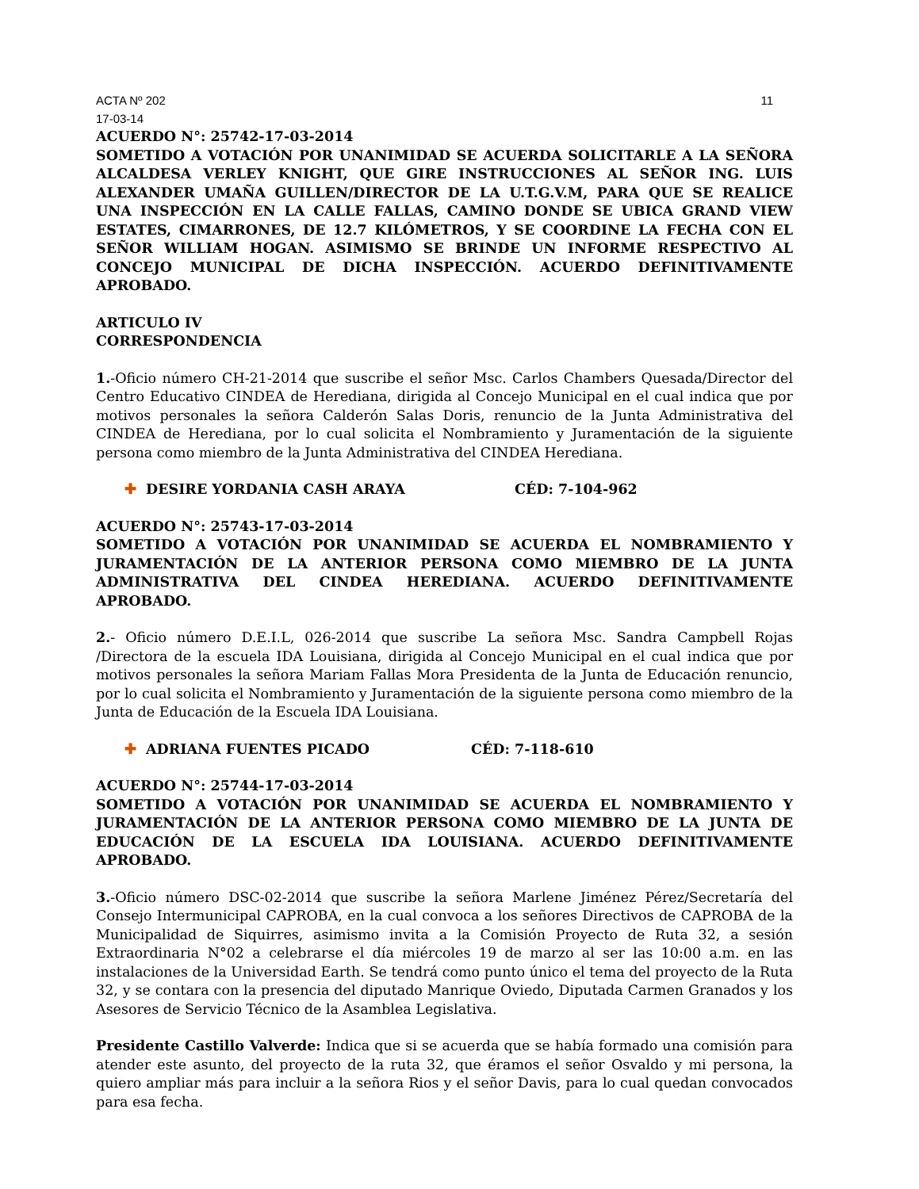ACTA Nº 202 11
17-03-14
ACUERDO N°: 25742-17-03-2014
SOMETIDO A VOTACIÓN POR UNANIMIDAD SE ACUERDA SOLICITARLE A LA SEÑORA ALCALDESA VERLEY KNIGHT, QUE GIRE INSTRUCCIONES AL SEÑOR ING. LUIS ALEXANDER UMAÑA GUILLEN/DIRECTOR DE LA U.T.G.V.M, PARA QUE SE REALICE UNA INSPECCIÓN EN LA CALLE FALLAS, CAMINO DONDE SE UBICA GRAND VIEW ESTATES, CIMARRONES, DE 12.7 KILÓMETROS, Y SE COORDINE LA FECHA CON EL SEÑOR WILLIAM HOGAN. ASIMISMO SE BRINDE UN INFORME RESPECTIVO AL CONCEJO MUNICIPAL DE DICHA INSPECCIÓN. ACUERDO DEFINITIVAMENTE APROBADO.
ARTICULO IV
CORRESPONDENCIA
1.-Oficio número CH-21-2014 que suscribe el señor Msc. Carlos Chambers Quesada/Director del Centro Educativo CINDEA de Herediana, dirigida al Concejo Municipal en el cual indica que por motivos personales la señora Calderón Salas Doris, renuncio de la Junta Administrativa del CINDEA de Herediana, por lo cual solicita el Nombramiento y Juramentación de la siguiente persona como miembro de la Junta Administrativa del CINDEA Herediana.
✚ DESIRE YORDANIA CASH ARAYA CÉD: 7-104-962
ACUERDO N°: 25743-17-03-2014
SOMETIDO A VOTACIÓN POR UNANIMIDAD SE ACUERDA EL NOMBRAMIENTO Y JURAMENTACIÓN DE LA ANTERIOR PERSONA COMO MIEMBRO DE LA JUNTA ADMINISTRATIVA DEL CINDEA HEREDIANA. ACUERDO DEFINITIVAMENTE APROBADO.
2.- Oficio número D.E.I.L, 026-2014 que suscribe La señora Msc. Sandra Campbell Rojas /Directora de la escuela IDA Louisiana, dirigida al Concejo Municipal en el cual indica que por motivos personales la señora Mariam Fallas Mora Presidenta de la Junta de Educación renuncio, por lo cual solicita el Nombramiento y Juramentación de la siguiente persona como miembro de la Junta de Educación de la Escuela IDA Louisiana.
✚ ADRIANA FUENTES PICADO CÉD: 7-118-610
ACUERDO N°: 25744-17-03-2014
SOMETIDO A VOTACIÓN POR UNANIMIDAD SE ACUERDA EL NOMBRAMIENTO Y JURAMENTACIÓN DE LA ANTERIOR PERSONA COMO MIEMBRO DE LA JUNTA DE EDUCACIÓN DE LA ESCUELA IDA LOUISIANA. ACUERDO DEFINITIVAMENTE APROBADO.
3.-Oficio número DSC-02-2014 que suscribe la señora Marlene Jiménez Pérez/Secretaría del Consejo Intermunicipal CAPROBA, en la cual convoca a los señores Directivos de CAPROBA de la Municipalidad de Siquirres, asimismo invita a la Comisión Proyecto de Ruta 32, a sesión Extraordinaria N°02 a celebrarse el día miércoles 19 de marzo al ser las 10:00 a.m. en las instalaciones de la Universidad Earth. Se tendrá como punto único el tema del proyecto de la Ruta 32, y se contara con la presencia del diputado Manrique Oviedo, Diputada Carmen Granados y los Asesores de Servicio Técnico de la Asamblea Legislativa.
Presidente Castillo Valverde: Indica que si se acuerda que se había formado una comisión para atender este asunto, del proyecto de la ruta 32, que éramos el señor Osvaldo y mi persona, la quiero ampliar más para incluir a la señora Rios y el señor Davis, para lo cual quedan convocados para esa fecha.